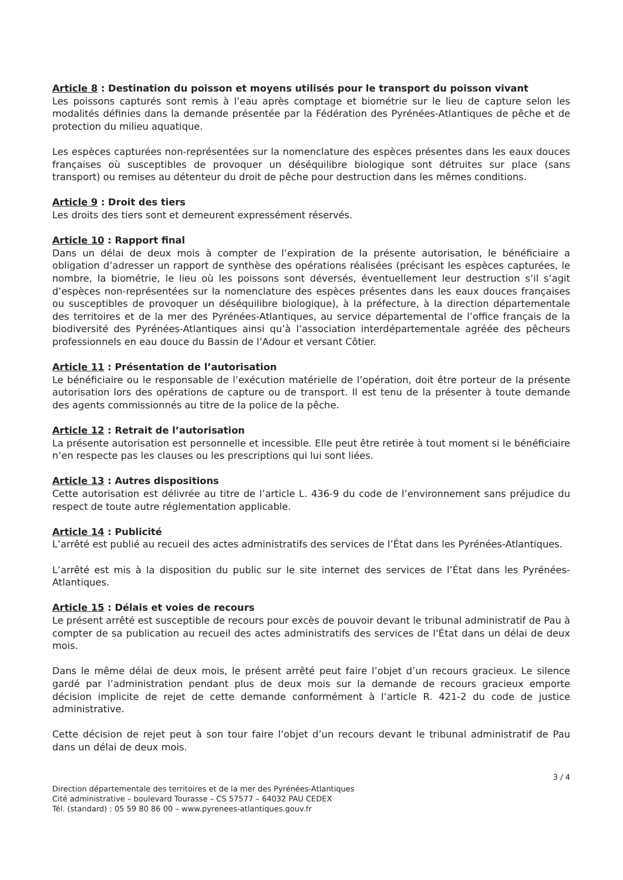Article 8 : Destination du poisson et moyens utilisés pour le transport du poisson vivant
Les poissons capturés sont remis à l’eau après comptage et biométrie sur le lieu de capture selon les modalités définies dans la demande présentée par la Fédération des Pyrénées-Atlantiques de pêche et de protection du milieu aquatique.
Les espèces capturées non-représentées sur la nomenclature des espèces présentes dans les eaux douces françaises où susceptibles de provoquer un déséquilibre biologique sont détruites sur place (sans transport) ou remises au détenteur du droit de pêche pour destruction dans les mêmes conditions.
Article 9 : Droit des tiers
Les droits des tiers sont et demeurent expressément réservés.
Article 10 : Rapport final
Dans un délai de deux mois à compter de l’expiration de la présente autorisation, le bénéficiaire a obligation d’adresser un rapport de synthèse des opérations réalisées (précisant les espèces capturées, le nombre, la biométrie, le lieu où les poissons sont déversés, éventuellement leur destruction s’il s’agit d’espèces non-représentées sur la nomenclature des espèces présentes dans les eaux douces françaises ou susceptibles de provoquer un déséquilibre biologique), à la préfecture, à la direction départementale des territoires et de la mer des Pyrénées-Atlantiques, au service départemental de l’office français de la biodiversité des Pyrénées-Atlantiques ainsi qu’à l’association interdépartementale agréée des pêcheurs professionnels en eau douce du Bassin de l’Adour et versant Côtier.
Article 11 : Présentation de l’autorisation
Le bénéficiaire ou le responsable de l’exécution matérielle de l’opération, doit être porteur de la présente autorisation lors des opérations de capture ou de transport. Il est tenu de la présenter à toute demande des agents commissionnés au titre de la police de la pêche.
Article 12 : Retrait de l’autorisation
La présente autorisation est personnelle et incessible. Elle peut être retirée à tout moment si le bénéficiaire n’en respecte pas les clauses ou les prescriptions qui lui sont liées.
Article 13 : Autres dispositions
Cette autorisation est délivrée au titre de l’article L. 436-9 du code de l’environnement sans préjudice du respect de toute autre réglementation applicable.
Article 14 : Publicité
L’arrêté est publié au recueil des actes administratifs des services de l’État dans les Pyrénées-Atlantiques.
L’arrêté est mis à la disposition du public sur le site internet des services de l’État dans les Pyrénées-Atlantiques.
Article 15 : Délais et voies de recours
Le présent arrêté est susceptible de recours pour excès de pouvoir devant le tribunal administratif de Pau à compter de sa publication au recueil des actes administratifs des services de l’État dans un délai de deux mois.
Dans le même délai de deux mois, le présent arrêté peut faire l’objet d’un recours gracieux. Le silence gardé par l’administration pendant plus de deux mois sur la demande de recours gracieux emporte décision implicite de rejet de cette demande conformément à l’article R. 421-2 du code de justice administrative.
Cette décision de rejet peut à son tour faire l’objet d’un recours devant le tribunal administratif de Pau dans un délai de deux mois.
3 / 4
Direction départementale des territoires et de la mer des Pyrénées-Atlantiques
Cité administrative – boulevard Tourasse – CS 57577 – 64032 PAU CEDEX
Tél. (standard) : 05 59 80 86 00 – www.pyrenees-atlantiques.gouv.fr